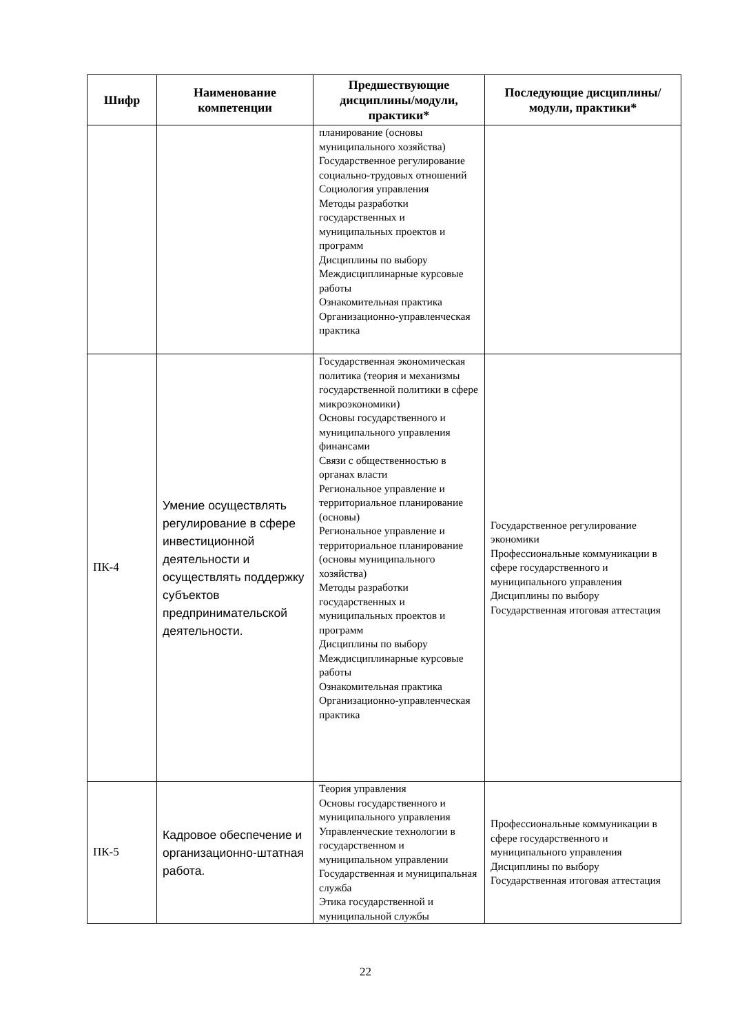| Шифр | Наименование компетенции | Предшествующие дисциплины/модули, практики* | Последующие дисциплины/модули, практики* |
| --- | --- | --- | --- |
| | | планирование (основы муниципального хозяйства) Государственное регулирование социально-трудовых отношений Социология управления Методы разработки государственных и муниципальных проектов и программ Дисциплины по выбору Междисциплинарные курсовые работы Ознакомительная практика Организационно-управленческая практика | |
| ПК-4 | Умение осуществлять регулирование в сфере инвестиционной деятельности и осуществлять поддержку субъектов предпринимательской деятельности. | Государственная экономическая политика (теория и механизмы государственной политики в сфере микроэкономики) Основы государственного и муниципального управления финансами Связи с общественностью в органах власти Региональное управление и территориальное планирование (основы) Региональное управление и территориальное планирование (основы муниципального хозяйства) Методы разработки государственных и муниципальных проектов и программ Дисциплины по выбору Междисциплинарные курсовые работы Ознакомительная практика Организационно-управленческая практика | Государственное регулирование экономики Профессиональные коммуникации в сфере государственного и муниципального управления Дисциплины по выбору Государственная итоговая аттестация |
| ПК-5 | Кадровое обеспечение и организационно-штатная работа. | Теория управления Основы государственного и муниципального управления Управленческие технологии в государственном и муниципальном управлении Государственная и муниципальная служба Этика государственной и муниципальной службы | Профессиональные коммуникации в сфере государственного и муниципального управления Дисциплины по выбору Государственная итоговая аттестация |
22